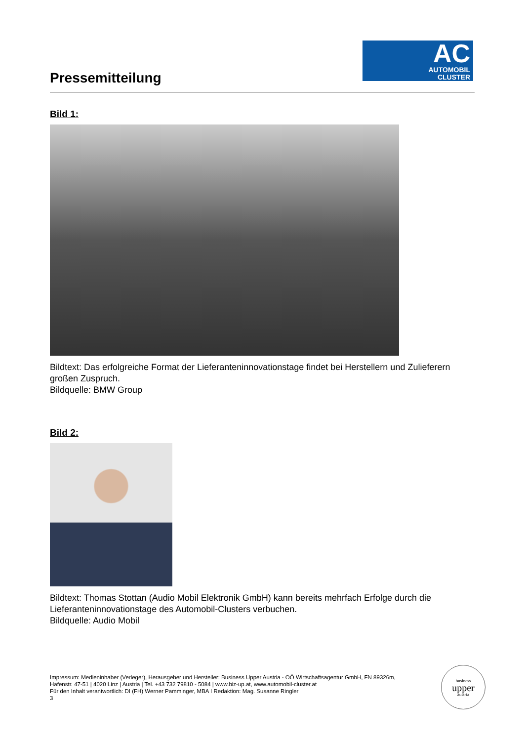Pressemitteilung
AC
AUTOMOBIL
CLUSTER
Bild 1:
Bildtext: Das erfolgreiche Format der Lieferanteninnovationstage findet bei Herstellern und Zulieferern großen Zuspruch.
Bildquelle: BMW Group
Bild 2:
Bildtext: Thomas Stottan (Audio Mobil Elektronik GmbH) kann bereits mehrfach Erfolge durch die Lieferanteninnovationstage des Automobil-Clusters verbuchen.
Bildquelle: Audio Mobil
Impressum: Medieninhaber (Verleger), Herausgeber und Hersteller: Business Upper Austria - OÖ Wirtschaftsagentur GmbH, FN 89326m,
Hafenstr. 47-51 | 4020 Linz | Austria | Tel. +43 732 79810 - 5084 | www.biz-up.at, www.automobil-cluster.at
Für den Inhalt verantwortlich: DI (FH) Werner Pamminger, MBA I Redaktion: Mag. Susanne Ringler
3
business
upper
austria